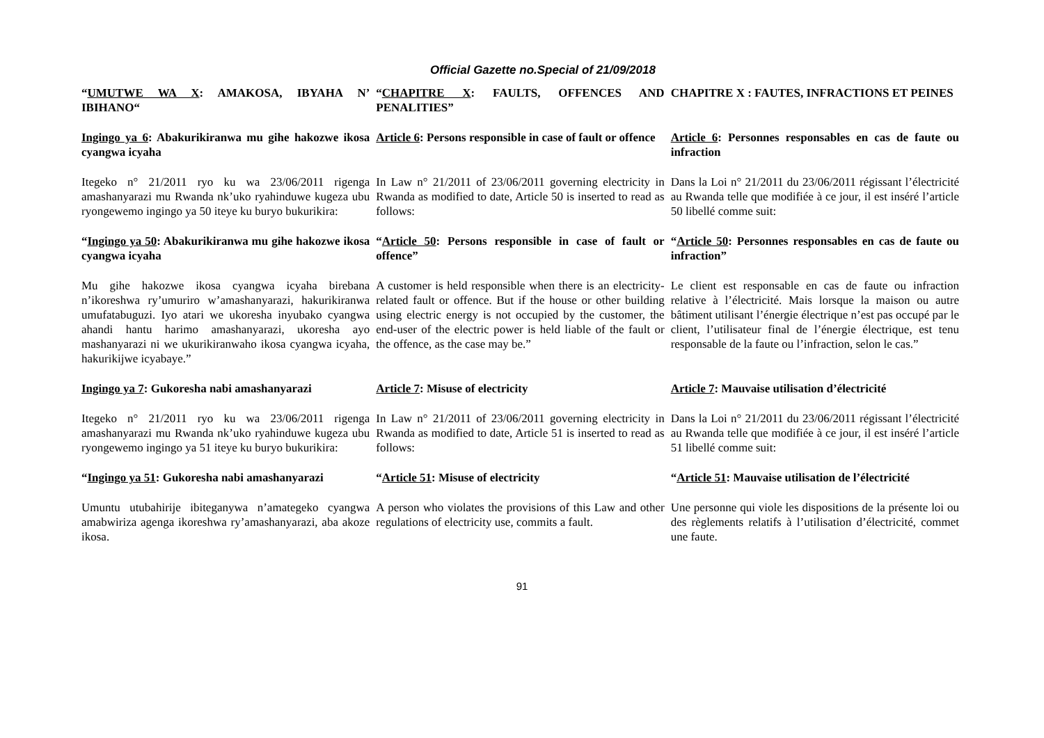Official Gazette no.Special of 21/09/2018
| “ UMUTWE WA X : AMAKOSA, IBYAHA N’ IBIHANO“ | “ CHAPITRE X : FAULTS, OFFENCES AND PENALITIES” | CHAPITRE X : FAUTES, INFRACTIONS ET PEINES |
| Ingingo ya 6 : Abakurikiranwa mu gihe hakozwe ikosa cyangwa icyaha | Article 6 : Persons responsible in case of fault or offence | Article 6 : Personnes responsables en cas de faute ou infraction |
| Itegeko n° 21/2011 ryo ku wa 23/06/2011 rigenga amashanyarazi mu Rwanda nk’uko ryahinduwe kugeza ubu ryongewemo ingingo ya 50 iteye ku buryo bukurikira: | In Law n° 21/2011 of 23/06/2011 governing electricity in Rwanda as modified to date, Article 50 is inserted to read as follows: | Dans la Loi n° 21/2011 du 23/06/2011 régissant l’électricité au Rwanda telle que modifiée à ce jour, il est inséré l’article 50 libellé comme suit: |
| “ Ingingo ya 50 : Abakurikiranwa mu gihe hakozwe ikosa cyangwa icyaha | “ Article 50 : Persons responsible in case of fault or offence” | “ Article 50 : Personnes responsables en cas de faute ou infraction” |
| Mu gihe hakozwe ikosa cyangwa icyaha birebana n’ikoreshwa ry’umuriro w’amashanyarazi, hakurikiranwa umufatabuguzi. Iyo atari we ukoresha inyubako cyangwa ahandi hantu harimo amashanyarazi, ukoresha ayo mashanyarazi ni we ukurikiranwaho ikosa cyangwa icyaha, hakurikijwe icyabaye.” | A customer is held responsible when there is an electricity-related fault or offence. But if the house or other building using electric energy is not occupied by the customer, the end-user of the electric power is held liable of the fault or the offence, as the case may be.” | Le client est responsable en cas de faute ou infraction relative à l’électricité. Mais lorsque la maison ou autre bâtiment utilisant l’énergie électrique n’est pas occupé par le client, l’utilisateur final de l’énergie électrique, est tenu responsable de la faute ou l’infraction, selon le cas.” |
| Ingingo ya 7 : Gukoresha nabi amashanyarazi | Article 7 : Misuse of electricity | Article 7 : Mauvaise utilisation d’électricité |
| Itegeko n° 21/2011 ryo ku wa 23/06/2011 rigenga amashanyarazi mu Rwanda nk’uko ryahinduwe kugeza ubu ryongewemo ingingo ya 51 iteye ku buryo bukurikira: | In Law n° 21/2011 of 23/06/2011 governing electricity in Rwanda as modified to date, Article 51 is inserted to read as follows: | Dans la Loi n° 21/2011 du 23/06/2011 régissant l’électricité au Rwanda telle que modifiée à ce jour, il est inséré l’article 51 libellé comme suit: |
| “ Ingingo ya 51 : Gukoresha nabi amashanyarazi | “ Article 51 : Misuse of electricity | “ Article 51 : Mauvaise utilisation de l’électricité |
| Umuntu utubahirije ibiteganywa n’amategeko cyangwa amabwiriza agenga ikoreshwa ry’amashanyarazi, aba akoze ikosa. | A person who violates the provisions of this Law and other regulations of electricity use, commits a fault. | Une personne qui viole les dispositions de la présente loi ou des règlements relatifs à l’utilisation d’électricité, commet une faute. |
91